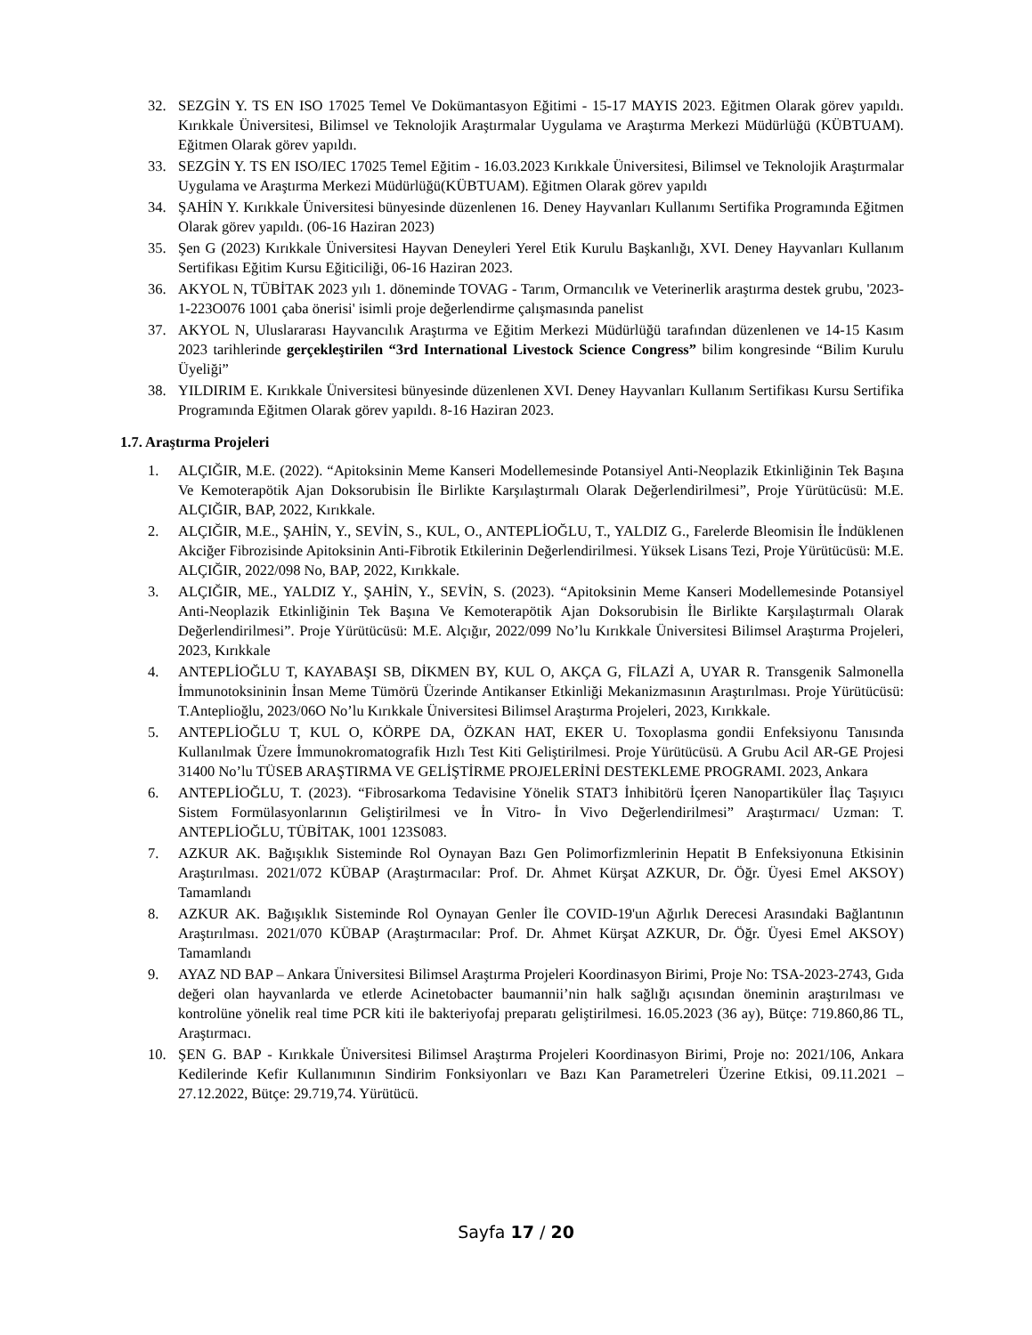32. SEZGİN Y. TS EN ISO 17025 Temel Ve Dokümantasyon Eğitimi - 15-17 MAYIS 2023. Eğitmen Olarak görev yapıldı. Kırıkkale Üniversitesi, Bilimsel ve Teknolojik Araştırmalar Uygulama ve Araştırma Merkezi Müdürlüğü (KÜBTUAM). Eğitmen Olarak görev yapıldı.
33. SEZGİN Y. TS EN ISO/IEC 17025 Temel Eğitim - 16.03.2023 Kırıkkale Üniversitesi, Bilimsel ve Teknolojik Araştırmalar Uygulama ve Araştırma Merkezi Müdürlüğü(KÜBTUAM). Eğitmen Olarak görev yapıldı
34. ŞAHİN Y. Kırıkkale Üniversitesi bünyesinde düzenlenen 16. Deney Hayvanları Kullanımı Sertifika Programında Eğitmen Olarak görev yapıldı. (06-16 Haziran 2023)
35. Şen G (2023) Kırıkkale Üniversitesi Hayvan Deneyleri Yerel Etik Kurulu Başkanlığı, XVI. Deney Hayvanları Kullanım Sertifikası Eğitim Kursu Eğiticiliği, 06-16 Haziran 2023.
36. AKYOL N, TÜBİTAK 2023 yılı 1. döneminde TOVAG - Tarım, Ormancılık ve Veterinerlik araştırma destek grubu, '2023-1-223O076 1001 çaba önerisi' isimli proje değerlendirme çalışmasında panelist
37. AKYOL N, Uluslararası Hayvancılık Araştırma ve Eğitim Merkezi Müdürlüğü tarafından düzenlenen ve 14-15 Kasım 2023 tarihlerinde gerçekleştirilen “3rd International Livestock Science Congress” bilim kongresinde “Bilim Kurulu Üyeliği”
38. YILDIRIM E. Kırıkkale Üniversitesi bünyesinde düzenlenen XVI. Deney Hayvanları Kullanım Sertifikası Kursu Sertifika Programında Eğitmen Olarak görev yapıldı. 8-16 Haziran 2023.
1.7. Araştırma Projeleri
1. ALÇIĞIR, M.E. (2022). “Apitoksinin Meme Kanseri Modellemesinde Potansiyel Anti-Neoplazik Etkinliğinin Tek Başına Ve Kemoterapötik Ajan Doksorubisin İle Birlikte Karşılaştırmalı Olarak Değerlendirilmesi”, Proje Yürütücüsü: M.E. ALÇIĞIR, BAP, 2022, Kırıkkale.
2. ALÇIĞIR, M.E., ŞAHİN, Y., SEVİN, S., KUL, O., ANTEPLİOĞLU, T., YALDIZ G., Farelerde Bleomisin İle İndüklenen Akciğer Fibrozisinde Apitoksinin Anti-Fibrotik Etkilerinin Değerlendirilmesi. Yüksek Lisans Tezi, Proje Yürütücüsü: M.E. ALÇIĞIR, 2022/098 No, BAP, 2022, Kırıkkale.
3. ALÇIĞIR, ME., YALDIZ Y., ŞAHİN, Y., SEVİN, S. (2023). “Apitoksinin Meme Kanseri Modellemesinde Potansiyel Anti-Neoplazik Etkinliğinin Tek Başına Ve Kemoterapötik Ajan Doksorubisin İle Birlikte Karşılaştırmalı Olarak Değerlendirilmesi”. Proje Yürütücüsü: M.E. Alçığır, 2022/099 No’lu Kırıkkale Üniversitesi Bilimsel Araştırma Projeleri, 2023, Kırıkkale
4. ANTEPLİOĞLU T, KAYABAŞI SB, DİKMEN BY, KUL O, AKÇA G, FİLAZİ A, UYAR R. Transgenik Salmonella İmmunotoksininin İnsan Meme Tümörü Üzerinde Antikanser Etkinliği Mekanizmasının Araştırılması. Proje Yürütücüsü: T.Anteplioğlu, 2023/06O No’lu Kırıkkale Üniversitesi Bilimsel Araştırma Projeleri, 2023, Kırıkkale.
5. ANTEPLİOĞLU T, KUL O, KÖRPE DA, ÖZKAN HAT, EKER U. Toxoplasma gondii Enfeksiyonu Tanısında Kullanılmak Üzere İmmunokromatografik Hızlı Test Kiti Geliştirilmesi. Proje Yürütücüsü. A Grubu Acil AR-GE Projesi 31400 No’lu TÜSEB ARAŞTIRMA VE GELİŞTİRME PROJELERİNİ DESTEKLEME PROGRAMI. 2023, Ankara
6. ANTEPLİOĞLU, T. (2023). “Fibrosarkoma Tedavisine Yönelik STAT3 İnhibitörü İçeren Nanopartiküler İlaç Taşıyıcı Sistem Formülasyonlarının Geliştirilmesi ve İn Vitro- İn Vivo Değerlendirilmesi” Araştırmacı/ Uzman: T. ANTEPLİOĞLU, TÜBİTAK, 1001 123S083.
7. AZKUR AK. Bağışıklık Sisteminde Rol Oynayan Bazı Gen Polimorfizmlerinin Hepatit B Enfeksiyonuna Etkisinin Araştırılması. 2021/072 KÜBAP (Araştırmacılar: Prof. Dr. Ahmet Kürşat AZKUR, Dr. Öğr. Üyesi Emel AKSOY) Tamamlandı
8. AZKUR AK. Bağışıklık Sisteminde Rol Oynayan Genler İle COVID-19'un Ağırlık Derecesi Arasındaki Bağlantının Araştırılması. 2021/070 KÜBAP (Araştırmacılar: Prof. Dr. Ahmet Kürşat AZKUR, Dr. Öğr. Üyesi Emel AKSOY) Tamamlandı
9. AYAZ ND BAP – Ankara Üniversitesi Bilimsel Araştırma Projeleri Koordinasyon Birimi, Proje No: TSA-2023-2743, Gıda değeri olan hayvanlarda ve etlerde Acinetobacter baumannii’nin halk sağlığı açısından öneminin araştırılması ve kontrolüne yönelik real time PCR kiti ile bakteriyofaj preparatı geliştirilmesi. 16.05.2023 (36 ay), Bütçe: 719.860,86 TL, Araştırmacı.
10. ŞEN G. BAP - Kırıkkale Üniversitesi Bilimsel Araştırma Projeleri Koordinasyon Birimi, Proje no: 2021/106, Ankara Kedilerinde Kefir Kullanımının Sindirim Fonksiyonları ve Bazı Kan Parametreleri Üzerine Etkisi, 09.11.2021 – 27.12.2022, Bütçe: 29.719,74. Yürütücü.
Sayfa 17 / 20